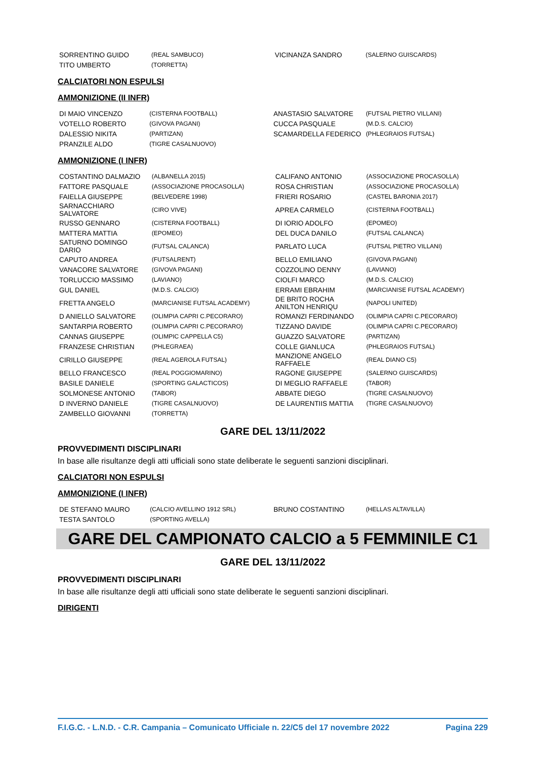| SORRENTINO GUIDO | (REAL SAMBUCO) | VICINANZA SANDRO | (SALERNO GUISCARDS) |
| TITO UMBERTO | (TORRETTA) | | |
CALCIATORI NON ESPULSI
AMMONIZIONE (II INFR)
| DI MAIO VINCENZO | (CISTERNA FOOTBALL) | ANASTASIO SALVATORE | (FUTSAL PIETRO VILLANI) |
| VOTELLO ROBERTO | (GIVOVA PAGANI) | CUCCA PASQUALE | (M.D.S. CALCIO) |
| DALESSIO NIKITA | (PARTIZAN) | SCAMARDELLA FEDERICO | (PHLEGRAIOS FUTSAL) |
| PRANZILE ALDO | (TIGRE CASALNUOVO) | | |
AMMONIZIONE (I INFR)
| COSTANTINO DALMAZIO | (ALBANELLA 2015) | CALIFANO ANTONIO | (ASSOCIAZIONE PROCASOLLA) |
| FATTORE PASQUALE | (ASSOCIAZIONE PROCASOLLA) | ROSA CHRISTIAN | (ASSOCIAZIONE PROCASOLLA) |
| FAIELLA GIUSEPPE | (BELVEDERE 1998) | FRIERI ROSARIO | (CASTEL BARONIA 2017) |
| SARNACCHIARO SALVATORE | (CIRO VIVE) | APREA CARMELO | (CISTERNA FOOTBALL) |
| RUSSO GENNARO | (CISTERNA FOOTBALL) | DI IORIO ADOLFO | (EPOMEO) |
| MATTERA MATTIA | (EPOMEO) | DEL DUCA DANILO | (FUTSAL CALANCA) |
| SATURNO DOMINGO DARIO | (FUTSAL CALANCA) | PARLATO LUCA | (FUTSAL PIETRO VILLANI) |
| CAPUTO ANDREA | (FUTSALRENT) | BELLO EMILIANO | (GIVOVA PAGANI) |
| VANACORE SALVATORE | (GIVOVA PAGANI) | COZZOLINO DENNY | (LAVIANO) |
| TORLUCCIO MASSIMO | (LAVIANO) | CIOLFI MARCO | (M.D.S. CALCIO) |
| GUL DANIEL | (M.D.S. CALCIO) | ERRAMI EBRAHIM | (MARCIANISE FUTSAL ACADEMY) |
| FRETTA ANGELO | (MARCIANISE FUTSAL ACADEMY) | DE BRITO ROCHA ANILTON HENRIQU | (NAPOLI UNITED) |
| D ANIELLO SALVATORE | (OLIMPIA CAPRI C.PECORARO) | ROMANZI FERDINANDO | (OLIMPIA CAPRI C.PECORARO) |
| SANTARPIA ROBERTO | (OLIMPIA CAPRI C.PECORARO) | TIZZANO DAVIDE | (OLIMPIA CAPRI C.PECORARO) |
| CANNAS GIUSEPPE | (OLIMPIC CAPPELLA C5) | GUAZZO SALVATORE | (PARTIZAN) |
| FRANZESE CHRISTIAN | (PHLEGRAEA) | COLLE GIANLUCA | (PHLEGRAIOS FUTSAL) |
| CIRILLO GIUSEPPE | (REAL AGEROLA FUTSAL) | MANZIONE ANGELO RAFFAELE | (REAL DIANO C5) |
| BELLO FRANCESCO | (REAL POGGIOMARINO) | RAGONE GIUSEPPE | (SALERNO GUISCARDS) |
| BASILE DANIELE | (SPORTING GALACTICOS) | DI MEGLIO RAFFAELE | (TABOR) |
| SOLMONESE ANTONIO | (TABOR) | ABBATE DIEGO | (TIGRE CASALNUOVO) |
| D INVERNO DANIELE | (TIGRE CASALNUOVO) | DE LAURENTIIS MATTIA | (TIGRE CASALNUOVO) |
| ZAMBELLO GIOVANNI | (TORRETTA) | | |
GARE DEL 13/11/2022
PROVVEDIMENTI DISCIPLINARI
In base alle risultanze degli atti ufficiali sono state deliberate le seguenti sanzioni disciplinari.
CALCIATORI NON ESPULSI
AMMONIZIONE (I INFR)
| DE STEFANO MAURO | (CALCIO AVELLINO 1912 SRL) | BRUNO COSTANTINO | (HELLAS ALTAVILLA) |
| TESTA SANTOLO | (SPORTING AVELLA) | | |
GARE DEL CAMPIONATO CALCIO a 5 FEMMINILE C1
GARE DEL 13/11/2022
PROVVEDIMENTI DISCIPLINARI
In base alle risultanze degli atti ufficiali sono state deliberate le seguenti sanzioni disciplinari.
DIRIGENTI
F.I.G.C. - L.N.D. - C.R. Campania – Comunicato Ufficiale n. 22/C5 del 17 novembre 2022 Pagina 229